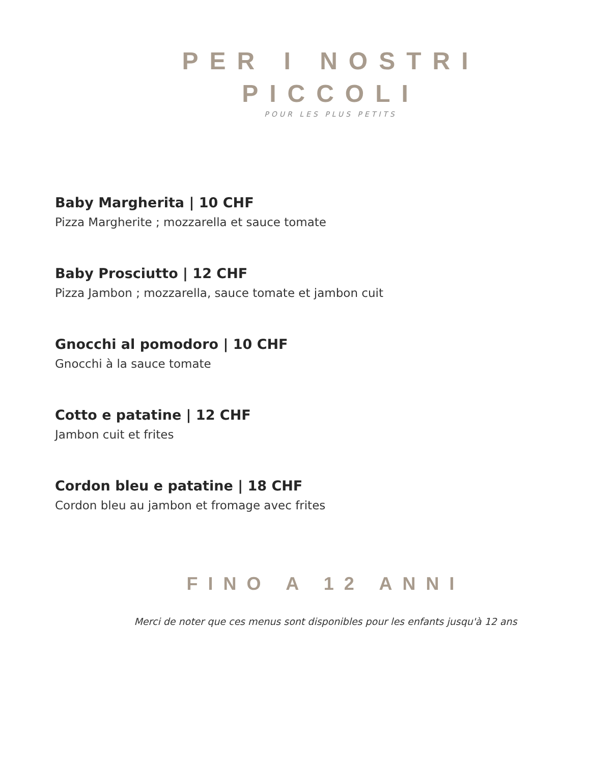PER I NOSTRI
PICCOLI
POUR LES PLUS PETITS
Baby Margherita | 10 CHF
Pizza Margherite ; mozzarella et sauce tomate
Baby Prosciutto | 12 CHF
Pizza Jambon ; mozzarella, sauce tomate et jambon cuit
Gnocchi al pomodoro | 10 CHF
Gnocchi à la sauce tomate
Cotto e patatine | 12 CHF
Jambon cuit et frites
Cordon bleu e patatine | 18 CHF
Cordon bleu au jambon et fromage avec frites
FINO A 12 ANNI
Merci de noter que ces menus sont disponibles pour les enfants jusqu'à 12 ans